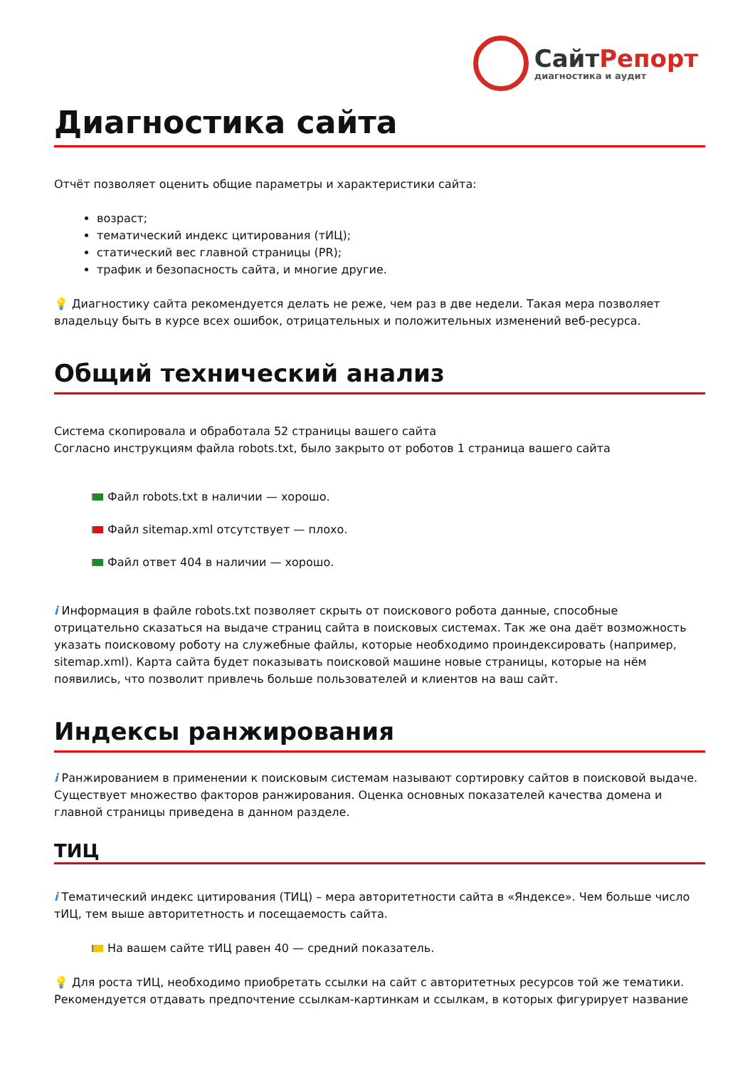СайтРепорт
диагностика и аудит
Диагностика сайта
Отчёт позволяет оценить общие параметры и характеристики сайта:
возраст;
тематический индекс цитирования (тИЦ);
статический вес главной страницы (PR);
трафик и безопасность сайта, и многие другие.
💡 Диагностику сайта рекомендуется делать не реже, чем раз в две недели. Такая мера позволяет владельцу быть в курсе всех ошибок, отрицательных и положительных изменений веб-ресурса.
Общий технический анализ
Система скопировала и обработала 52 страницы вашего сайта
Согласно инструкциям файла robots.txt, было закрыто от роботов 1 страница вашего сайта
Файл robots.txt в наличии — хорошо.
Файл sitemap.xml отсутствует — плохо.
Файл ответ 404 в наличии — хорошо.
i Информация в файле robots.txt позволяет скрыть от поискового робота данные, способные отрицательно сказаться на выдаче страниц сайта в поисковых системах. Так же она даёт возможность указать поисковому роботу на служебные файлы, которые необходимо проиндексировать (например, sitemap.xml). Карта сайта будет показывать поисковой машине новые страницы, которые на нём появились, что позволит привлечь больше пользователей и клиентов на ваш сайт.
Индексы ранжирования
i Ранжированием в применении к поисковым системам называют сортировку сайтов в поисковой выдаче. Существует множество факторов ранжирования. Оценка основных показателей качества домена и главной страницы приведена в данном разделе.
ТИЦ
i Тематический индекс цитирования (ТИЦ) – мера авторитетности сайта в «Яндексе». Чем больше число тИЦ, тем выше авторитетность и посещаемость сайта.
На вашем сайте тИЦ равен 40 — средний показатель.
💡 Для роста тИЦ, необходимо приобретать ссылки на сайт с авторитетных ресурсов той же тематики. Рекомендуется отдавать предпочтение ссылкам-картинкам и ссылкам, в которых фигурирует название